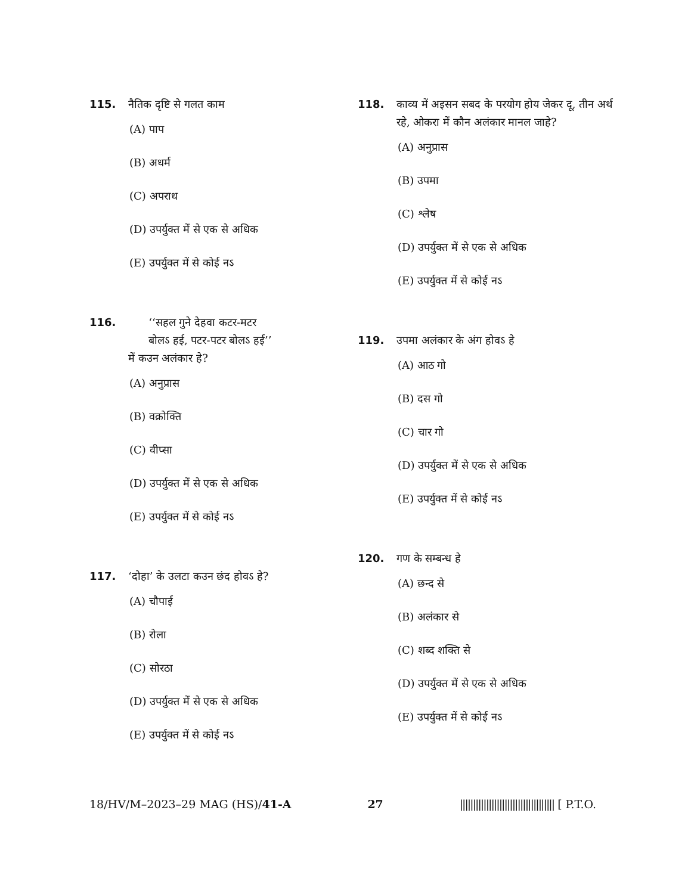115. नैतिक दृष्टि से गलत काम
(A) पाप
(B) अधर्म
(C) अपराध
(D) उपर्युक्त में से एक से अधिक
(E) उपर्युक्त में से कोई नऽ
116. ‘‘सहल गुने देहवा कटर-मटर
बोलऽ हई, पटर-पटर बोलऽ हई’’
में कउन अलंकार हे?
(A) अनुप्रास
(B) वक्रोक्ति
(C) वीप्सा
(D) उपर्युक्त में से एक से अधिक
(E) उपर्युक्त में से कोई नऽ
117. ‘दोहा’ के उलटा कउन छंद होवऽ हे?
(A) चौपाई
(B) रोला
(C) सोरठा
(D) उपर्युक्त में से एक से अधिक
(E) उपर्युक्त में से कोई नऽ
118. काव्य में अइसन सबद के परयोग होय जेकर दू, तीन अर्थ रहे, ओकरा में कौन अलंकार मानल जाहे?
(A) अनुप्रास
(B) उपमा
(C) श्लेष
(D) उपर्युक्त में से एक से अधिक
(E) उपर्युक्त में से कोई नऽ
119. उपमा अलंकार के अंग होवऽ हे
(A) आठ गो
(B) दस गो
(C) चार गो
(D) उपर्युक्त में से एक से अधिक
(E) उपर्युक्त में से कोई नऽ
120. गण के सम्बन्ध हे
(A) छन्द से
(B) अलंकार से
(C) शब्द शक्ति से
(D) उपर्युक्त में से एक से अधिक
(E) उपर्युक्त में से कोई नऽ
18/HV/M–2023–29 MAG (HS)/41-A 27 |||||||||||||||||||||||||||||||||||| [ P.T.O.